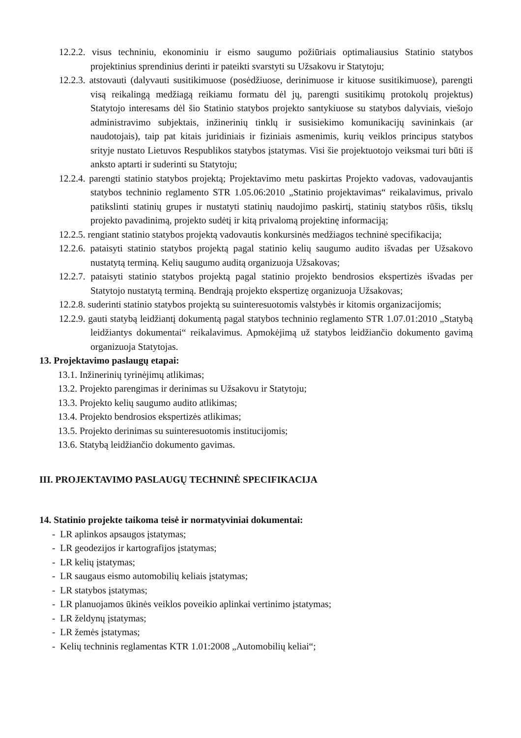12.2.2. visus techniniu, ekonominiu ir eismo saugumo požiūriais optimaliausius Statinio statybos projektinius sprendinius derinti ir pateikti svarstyti su Užsakovu ir Statytoju;
12.2.3. atstovauti (dalyvauti susitikimuose (posėdžiuose, derinimuose ir kituose susitikimuose), parengti visą reikalingą medžiagą reikiamu formatu dėl jų, parengti susitikimų protokolų projektus) Statytojo interesams dėl šio Statinio statybos projekto santykiuose su statybos dalyviais, viešojo administravimo subjektais, inžinerinių tinklų ir susisiekimo komunikacijų savininkais (ar naudotojais), taip pat kitais juridiniais ir fiziniais asmenimis, kurių veiklos principus statybos srityje nustato Lietuvos Respublikos statybos įstatymas. Visi šie projektuotojo veiksmai turi būti iš anksto aptarti ir suderinti su Statytoju;
12.2.4. parengti statinio statybos projektą; Projektavimo metu paskirtas Projekto vadovas, vadovaujantis statybos techninio reglamento STR 1.05.06:2010 „Statinio projektavimas“ reikalavimus, privalo patikslinti statinių grupes ir nustatyti statinių naudojimo paskirtį, statinių statybos rūšis, tikslų projekto pavadinimą, projekto sudėtį ir kitą privalomą projektinę informaciją;
12.2.5. rengiant statinio statybos projektą vadovautis konkursinės medžiagos techninė specifikacija;
12.2.6. pataisyti statinio statybos projektą pagal statinio kelių saugumo audito išvadas per Užsakovo nustatytą terminą. Kelių saugumo auditą organizuoja Užsakovas;
12.2.7. pataisyti statinio statybos projektą pagal statinio projekto bendrosios ekspertizės išvadas per Statytojo nustatytą terminą. Bendrąją projekto ekspertizę organizuoja Užsakovas;
12.2.8. suderinti statinio statybos projektą su suinteresuotomis valstybės ir kitomis organizacijomis;
12.2.9. gauti statybą leidžiantį dokumentą pagal statybos techninio reglamento STR 1.07.01:2010 „Statybą leidžiantys dokumentai“ reikalavimus. Apmokėjimą už statybos leidžiančio dokumento gavimą organizuoja Statytojas.
13. Projektavimo paslaugų etapai:
13.1. Inžinerinių tyrinėjimų atlikimas;
13.2. Projekto parengimas ir derinimas su Užsakovu ir Statytoju;
13.3. Projekto kelių saugumo audito atlikimas;
13.4. Projekto bendrosios ekspertizės atlikimas;
13.5. Projekto derinimas su suinteresuotomis institucijomis;
13.6. Statybą leidžiančio dokumento gavimas.
III. PROJEKTAVIMO PASLAUGŲ TECHNINĖ SPECIFIKACIJA
14. Statinio projekte taikoma teisė ir normatyviniai dokumentai:
- LR aplinkos apsaugos įstatymas;
- LR geodezijos ir kartografijos įstatymas;
- LR kelių įstatymas;
- LR saugaus eismo automobilių keliais įstatymas;
- LR statybos įstatymas;
- LR planuojamos ūkinės veiklos poveikio aplinkai vertinimo įstatymas;
- LR želdynų įstatymas;
- LR žemės įstatymas;
- Kelių techninis reglamentas KTR 1.01:2008 „Automobilių keliai“;